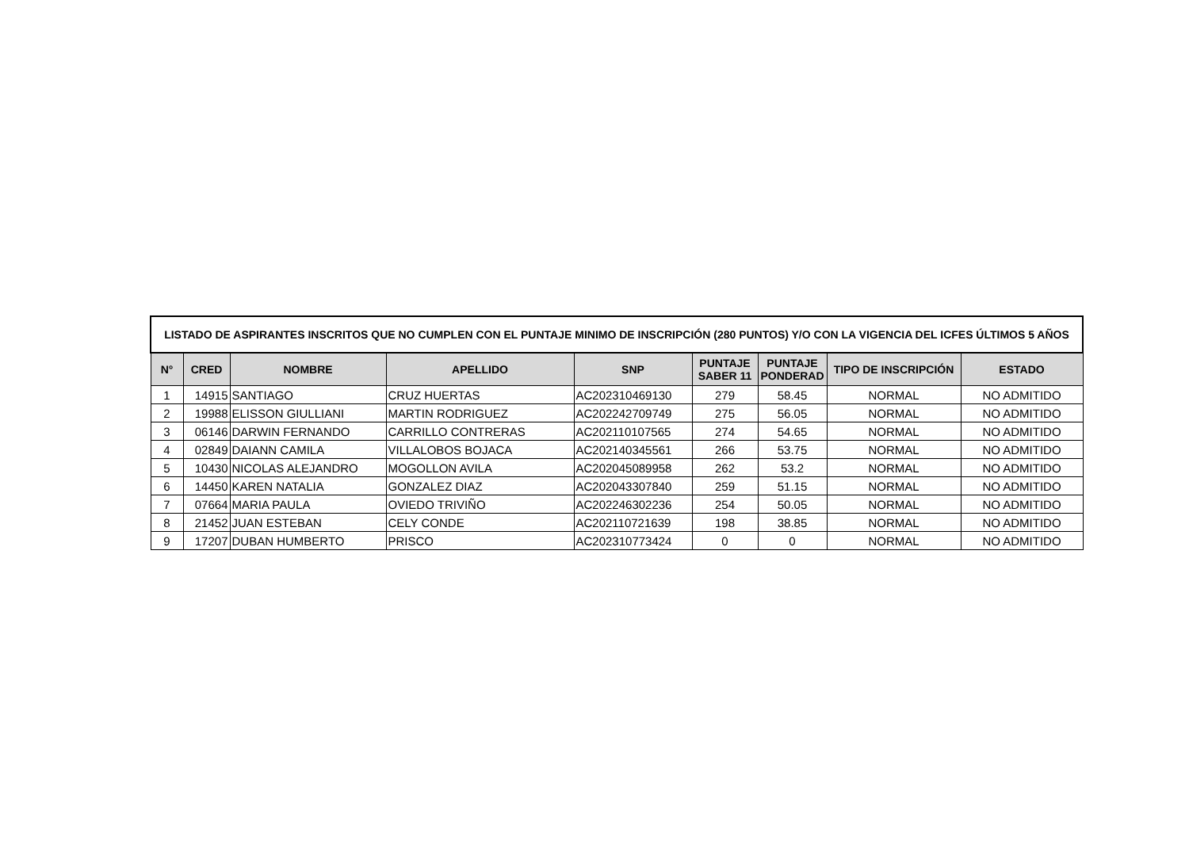| LISTADO DE ASPIRANTES INSCRITOS QUE NO CUMPLEN CON EL PUNTAJE MINIMO DE INSCRIPCIÓN (280 PUNTOS) Y/O CON LA VIGENCIA DEL ICFES ÚLTIMOS 5 AÑOS | | | | | | | | |
| --- | --- | --- | --- | --- | --- | --- | --- | --- |
| N° | CRED | NOMBRE | APELLIDO | SNP | PUNTAJE SABER 11 | PUNTAJE PONDERAD | TIPO DE INSCRIPCIÓN | ESTADO |
| 1 | 14915 | SANTIAGO | CRUZ HUERTAS | AC202310469130 | 279 | 58.45 | NORMAL | NO ADMITIDO |
| 2 | 19988 | ELISSON GIULLIANI | MARTIN RODRIGUEZ | AC202242709749 | 275 | 56.05 | NORMAL | NO ADMITIDO |
| 3 | 06146 | DARWIN FERNANDO | CARRILLO CONTRERAS | AC202110107565 | 274 | 54.65 | NORMAL | NO ADMITIDO |
| 4 | 02849 | DAIANN CAMILA | VILLALOBOS BOJACA | AC202140345561 | 266 | 53.75 | NORMAL | NO ADMITIDO |
| 5 | 10430 | NICOLAS ALEJANDRO | MOGOLLON AVILA | AC202045089958 | 262 | 53.2 | NORMAL | NO ADMITIDO |
| 6 | 14450 | KAREN NATALIA | GONZALEZ DIAZ | AC202043307840 | 259 | 51.15 | NORMAL | NO ADMITIDO |
| 7 | 07664 | MARIA PAULA | OVIEDO TRIVIÑO | AC202246302236 | 254 | 50.05 | NORMAL | NO ADMITIDO |
| 8 | 21452 | JUAN ESTEBAN | CELY CONDE | AC202110721639 | 198 | 38.85 | NORMAL | NO ADMITIDO |
| 9 | 17207 | DUBAN HUMBERTO | PRISCO | AC202310773424 | 0 | 0 | NORMAL | NO ADMITIDO |